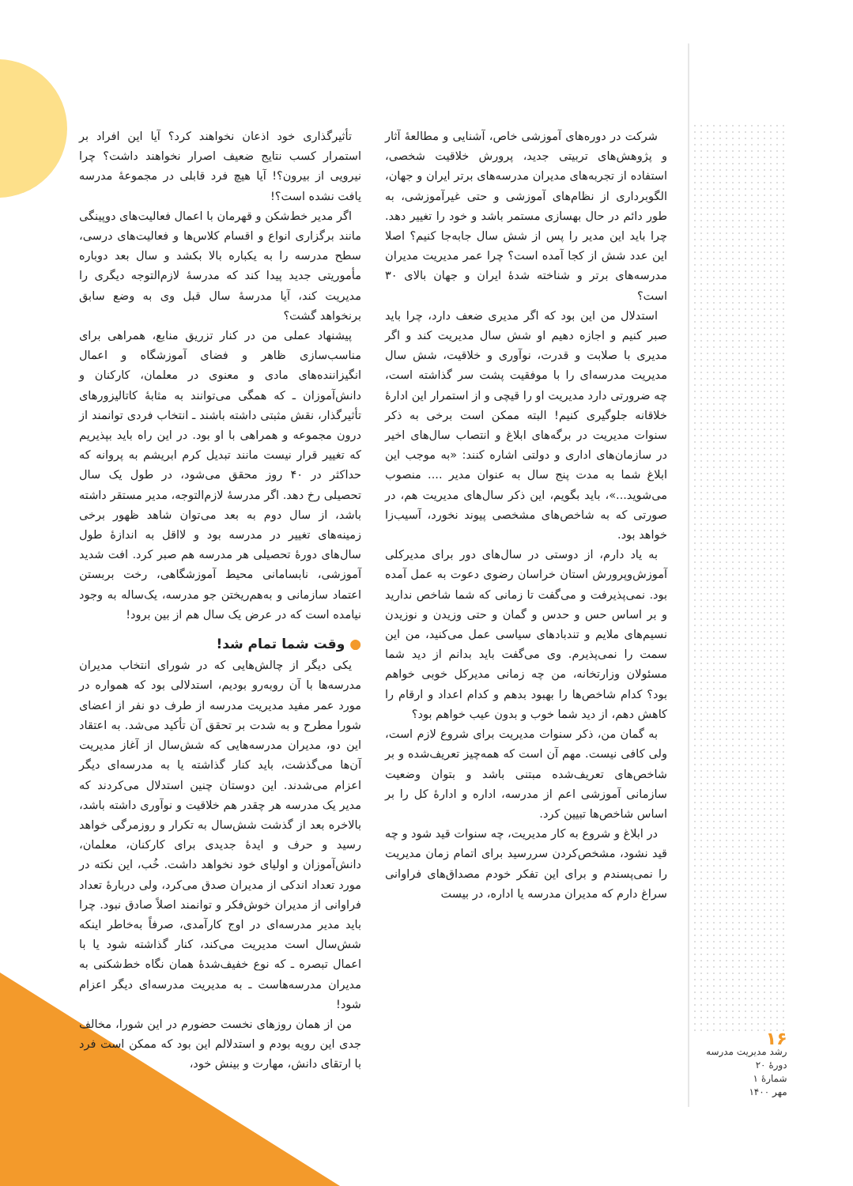تأثیرگذاری خود اذعان نخواهند کرد؟ آیا این افراد بر استمرار کسب نتایج ضعیف اصرار نخواهند داشت؟ چرا نیرویی از بیرون؟! آیا هیچ فرد قابلی در مجموعهٔ مدرسه یافت نشده است؟!
اگر مدیر خط‌شکن و قهرمان با اعمال فعالیت‌های دوپینگی مانند برگزاری انواع و اقسام کلاس‌ها و فعالیت‌های درسی، سطح مدرسه را به یکباره بالا بکشد و سال بعد دوباره مأموریتی جدید پیدا کند که مدرسهٔ لازم‌التوجه دیگری را مدیریت کند، آیا مدرسهٔ سال قبل وی به وضع سابق برنخواهد گشت؟
پیشنهاد عملی من در کنار تزریق منابع، همراهی برای مناسب‌سازی ظاهر و فضای آموزشگاه و اعمال انگیزاننده‌های مادی و معنوی در معلمان، کارکنان و دانش‌آموزان ـ که همگی می‌توانند به مثابهٔ کاتالیزورهای تأثیرگذار، نقش مثبتی داشته باشند ـ انتخاب فردی توانمند از درون مجموعه و همراهی با او بود. در این راه باید بپذیریم که تغییر قرار نیست مانند تبدیل کرم ابریشم به پروانه که حداکثر در ۴۰ روز محقق می‌شود، در طول یک سال تحصیلی رخ دهد. اگر مدرسهٔ لازم‌التوجه، مدیر مستقر داشته باشد، از سال دوم به بعد می‌توان شاهد ظهور برخی زمینه‌های تغییر در مدرسه بود و لااقل به اندازهٔ طول سال‌های دورهٔ تحصیلی هر مدرسه هم صبر کرد. افت شدید آموزشی، نابسامانی محیط آموزشگاهی، رخت بربستن اعتماد سازمانی و به‌هم‌ریختن جو مدرسه، یک‌ساله به وجود نیامده است که در عرض یک سال هم از بین برود!
● وقت شما تمام شد!
یکی دیگر از چالش‌هایی که در شورای انتخاب مدیران مدرسه‌ها با آن روبه‌رو بودیم، استدلالی بود که همواره در مورد عمر مفید مدیریت مدرسه از طرف دو نفر از اعضای شورا مطرح و به شدت بر تحقق آن تأکید می‌شد. به اعتقاد این دو، مدیران مدرسه‌هایی که شش‌سال از آغاز مدیریت آن‌ها می‌گذشت، باید کنار گذاشته یا به مدرسه‌ای دیگر اعزام می‌شدند. این دوستان چنین استدلال می‌کردند که مدیر یک مدرسه هر چقدر هم خلاقیت و نوآوری داشته باشد، بالاخره بعد از گذشت شش‌سال به تکرار و روزمرگی خواهد رسید و حرف و ایدهٔ جدیدی برای کارکنان، معلمان، دانش‌آموزان و اولیای خود نخواهد داشت. خُب، این نکته در مورد تعداد اندکی از مدیران صدق می‌کرد، ولی دربارهٔ تعداد فراوانی از مدیران خوش‌فکر و توانمند اصلاً صادق نبود. چرا باید مدیر مدرسه‌ای در اوج کارآمدی، صرفاً به‌خاطر اینکه شش‌سال است مدیریت می‌کند، کنار گذاشته شود یا با اعمال تبصره ـ که نوع خفیف‌شدهٔ همان نگاه خط‌شکنی به مدیران مدرسه‌هاست ـ به مدیریت مدرسه‌ای دیگر اعزام شود!
من از همان روزهای نخست حضورم در این شورا، مخالف جدی این رویه بودم و استدلالم این بود که ممکن است فرد با ارتقای دانش، مهارت و بینش خود،
شرکت در دوره‌های آموزشی خاص، آشنایی و مطالعهٔ آثار و پژوهش‌های تربیتی جدید، پرورش خلاقیت شخصی، استفاده از تجربه‌های مدیران مدرسه‌های برتر ایران و جهان، الگوبرداری از نظام‌های آموزشی و حتی غیرآموزشی، به طور دائم در حال بهسازی مستمر باشد و خود را تغییر دهد. چرا باید این مدیر را پس از شش سال جابه‌جا کنیم؟ اصلا این عدد شش از کجا آمده است؟ چرا عمر مدیریت مدیران مدرسه‌های برتر و شناخته شدهٔ ایران و جهان بالای ۳۰ است؟
استدلال من این بود که اگر مدیری ضعف دارد، چرا باید صبر کنیم و اجازه دهیم او شش سال مدیریت کند و اگر مدیری با صلابت و قدرت، نوآوری و خلاقیت، شش سال مدیریت مدرسه‌ای را با موفقیت پشت سر گذاشته است، چه ضرورتی دارد مدیریت او را قیچی و از استمرار این ادارهٔ خلاقانه جلوگیری کنیم! البته ممکن است برخی به ذکر سنوات مدیریت در برگه‌های ابلاغ و انتصاب سال‌های اخیر در سازمان‌های اداری و دولتی اشاره کنند: «به موجب این ابلاغ شما به مدت پنج سال به عنوان مدیر .... منصوب می‌شوید...»، باید بگویم، این ذکر سال‌های مدیریت هم، در صورتی که به شاخص‌های مشخصی پیوند نخورد، آسیب‌زا خواهد بود.
به یاد دارم، از دوستی در سال‌های دور برای مدیرکلی آموزش‌وپرورش استان خراسان رضوی دعوت به عمل آمده بود. نمی‌پذیرفت و می‌گفت تا زمانی که شما شاخص ندارید و بر اساس حس و حدس و گمان و حتی وزیدن و نوزیدن نسیم‌های ملایم و تندبادهای سیاسی عمل می‌کنید، من این سمت را نمی‌پذیرم. وی می‌گفت باید بدانم از دید شما مسئولان وزارتخانه، من چه زمانی مدیرکل خوبی خواهم بود؟ کدام شاخص‌ها را بهبود بدهم و کدام اعداد و ارقام را کاهش دهم، از دید شما خوب و بدون عیب خواهم بود؟
به گمان من، ذکر سنوات مدیریت برای شروع لازم است، ولی کافی نیست. مهم آن است که همه‌چیز تعریف‌شده و بر شاخص‌های تعریف‌شده مبتنی باشد و بتوان وضعیت سازمانی آموزشی اعم از مدرسه، اداره و ادارهٔ کل را بر اساس شاخص‌ها تبیین کرد.
در ابلاغ و شروع به کار مدیریت، چه سنوات قید شود و چه قید نشود، مشخص‌کردن سررسید برای اتمام زمان مدیریت را نمی‌پسندم و برای این تفکر خودم مصداق‌های فراوانی سراغ دارم که مدیران مدرسه یا اداره، در بیست
۱۶
رشد مدیریت مدرسه
دورهٔ ۲۰
شمارهٔ ۱
مهر ۱۴۰۰